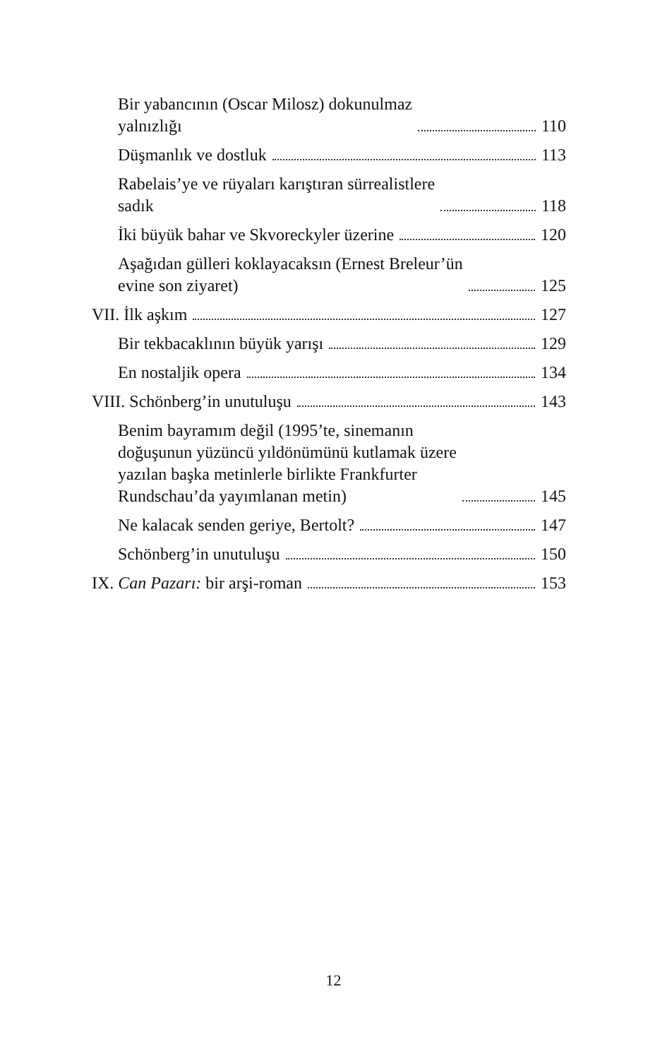Bir yabancının (Oscar Milosz) dokunulmaz
yalnızlığı 110
Düşmanlık ve dostluk 113
Rabelais’ye ve rüyaları karıştıran sürrealistlere
sadık 118
İki büyük bahar ve Skvoreckyler üzerine 120
Aşağıdan gülleri koklayacaksın (Ernest Breleur’ün
evine son ziyaret) 125
VII. İlk aşkım 127
Bir tekbacaklının büyük yarışı 129
En nostaljik opera 134
VIII. Schönberg’in unutuluşu 143
Benim bayramım değil (1995’te, sinemanın
doğuşunun yüzüncü yıldönümünü kutlamak üzere
yazılan başka metinlerle birlikte Frankfurter
Rundschau’da yayımlanan metin) 145
Ne kalacak senden geriye, Bertolt? 147
Schönberg’in unutuluşu 150
IX. Can Pazarı: bir arşi-roman 153
12